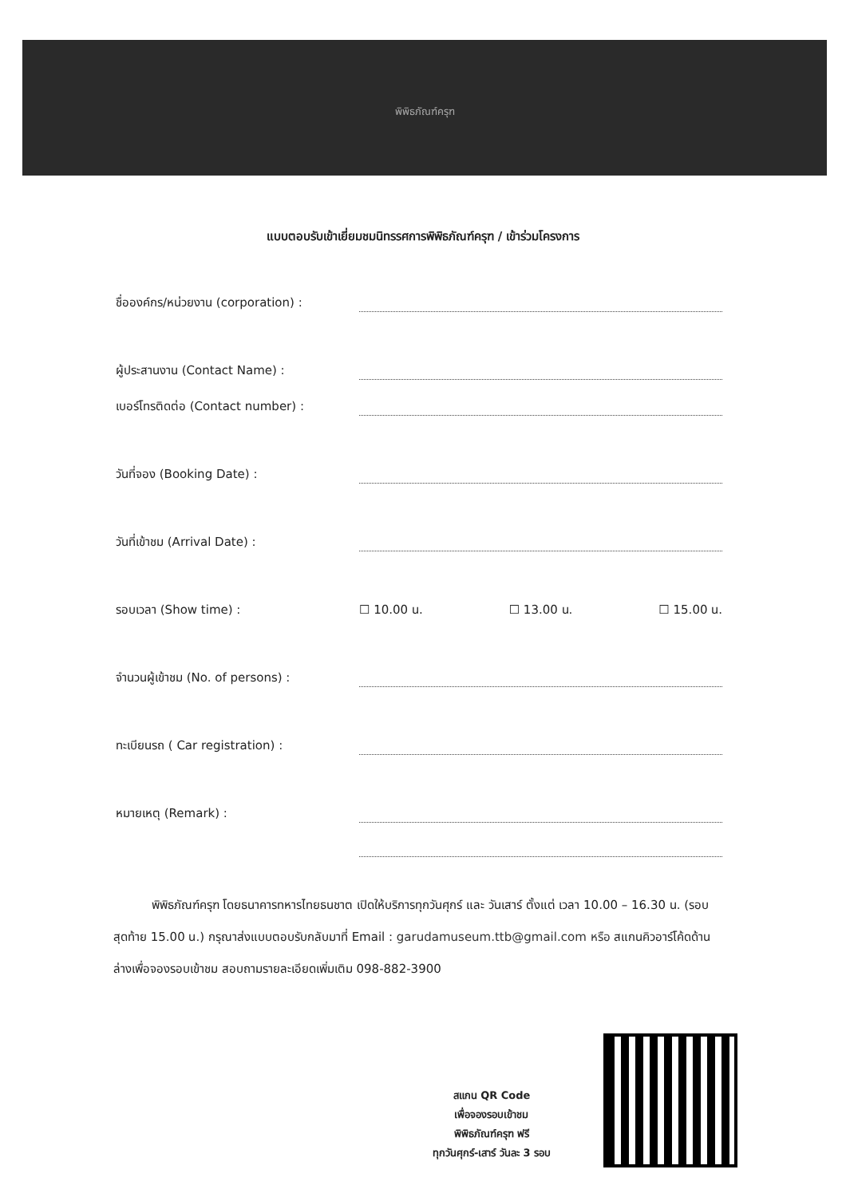พิพิธภัณฑ์ครุฑ
แบบตอบรับเข้าเยี่ยมชมนิทรรศการพิพิธภัณฑ์ครุฑ / เข้าร่วมโครงการ
ชื่อองค์กร/หน่วยงาน (corporation) :
ผู้ประสานงาน (Contact Name) :
เบอร์โทรติดต่อ (Contact number) :
วันที่จอง (Booking Date) :
วันที่เข้าชม (Arrival Date) :
รอบเวลา (Show time) : ☐ 10.00 น. ☐ 13.00 น. ☐ 15.00 น.
จำนวนผู้เข้าชม (No. of persons) :
ทะเบียนรถ ( Car registration) :
หมายเหตุ (Remark) :
พิพิธภัณฑ์ครุฑ โดยธนาคารทหารไทยธนชาต เปิดให้บริการทุกวันศุกร์ และ วันเสาร์ ตั้งแต่ เวลา 10.00 – 16.30 น. (รอบสุดท้าย 15.00 น.) กรุณาส่งแบบตอบรับกลับมาที่ Email : garudamuseum.ttb@gmail.com หรือ สแกนคิวอาร์โค้ดด้านล่างเพื่อจองรอบเข้าชม สอบถามรายละเอียดเพิ่มเติม 098-882-3900
สแกน QR Code
เพื่อจองรอบเข้าชม
พิพิธภัณฑ์ครุฑ ฟรี
ทุกวันศุกร์-เสาร์ วันละ 3 รอบ